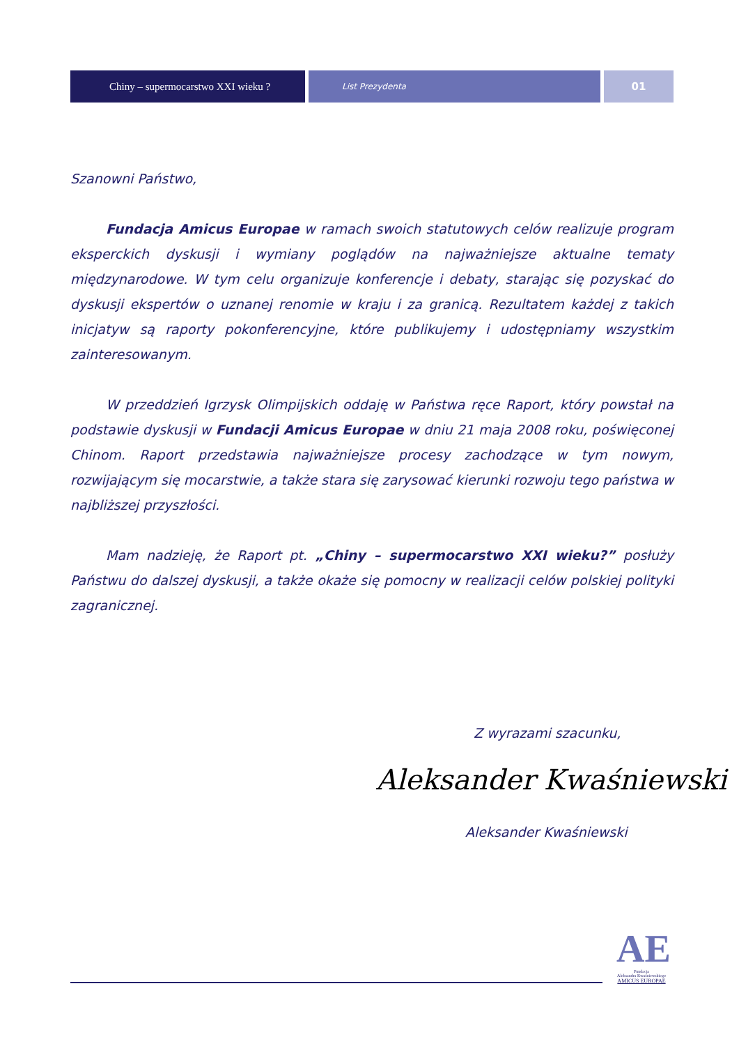Chiny – supermocarstwo XXI wieku ?
List Prezydenta
01
Szanowni Państwo,
Fundacja Amicus Europae w ramach swoich statutowych celów realizuje program eksperckich dyskusji i wymiany poglądów na najważniejsze aktualne tematy międzynarodowe. W tym celu organizuje konferencje i debaty, starając się pozyskać do dyskusji ekspertów o uznanej renomie w kraju i za granicą. Rezultatem każdej z takich inicjatyw są raporty pokonferencyjne, które publikujemy i udostępniamy wszystkim zainteresowanym.
W przeddzień Igrzysk Olimpijskich oddaję w Państwa ręce Raport, który powstał na podstawie dyskusji w Fundacji Amicus Europae w dniu 21 maja 2008 roku, poświęconej Chinom. Raport przedstawia najważniejsze procesy zachodzące w tym nowym, rozwijającym się mocarstwie, a także stara się zarysować kierunki rozwoju tego państwa w najbliższej przyszłości.
Mam nadzieję, że Raport pt. „Chiny – supermocarstwo XXI wieku?” posłuży Państwu do dalszej dyskusji, a także okaże się pomocny w realizacji celów polskiej polityki zagranicznej.
Z wyrazami szacunku,
Aleksander Kwaśniewski
Aleksander Kwaśniewski
AE
Fundacja
Aleksandra Kwaśniewskiego
AMICUS EUROPAE